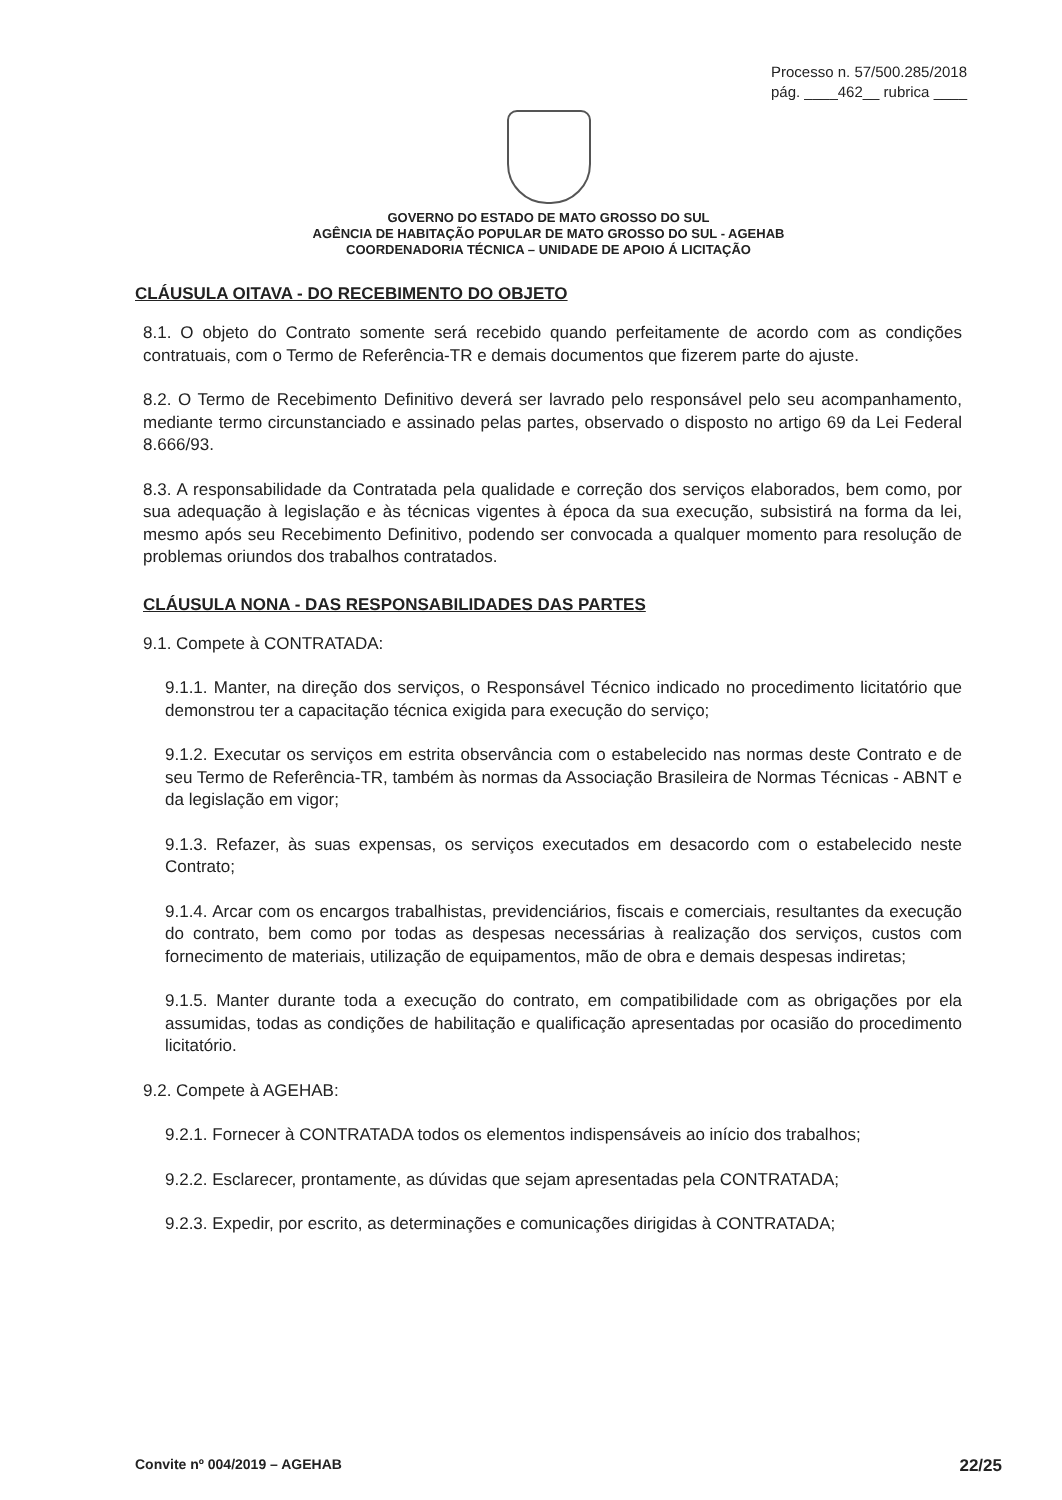Processo n. 57/500.285/2018
pág. ____462__ rubrica ____
GOVERNO DO ESTADO DE MATO GROSSO DO SUL
AGÊNCIA DE HABITAÇÃO POPULAR DE MATO GROSSO DO SUL - AGEHAB
COORDENADORIA TÉCNICA – UNIDADE DE APOIO Á LICITAÇÃO
CLÁUSULA OITAVA - DO RECEBIMENTO DO OBJETO
8.1. O objeto do Contrato somente será recebido quando perfeitamente de acordo com as condições contratuais, com o Termo de Referência-TR e demais documentos que fizerem parte do ajuste.
8.2. O Termo de Recebimento Definitivo deverá ser lavrado pelo responsável pelo seu acompanhamento, mediante termo circunstanciado e assinado pelas partes, observado o disposto no artigo 69 da Lei Federal 8.666/93.
8.3. A responsabilidade da Contratada pela qualidade e correção dos serviços elaborados, bem como, por sua adequação à legislação e às técnicas vigentes à época da sua execução, subsistirá na forma da lei, mesmo após seu Recebimento Definitivo, podendo ser convocada a qualquer momento para resolução de problemas oriundos dos trabalhos contratados.
CLÁUSULA NONA - DAS RESPONSABILIDADES DAS PARTES
9.1. Compete à CONTRATADA:
9.1.1. Manter, na direção dos serviços, o Responsável Técnico indicado no procedimento licitatório que demonstrou ter a capacitação técnica exigida para execução do serviço;
9.1.2. Executar os serviços em estrita observância com o estabelecido nas normas deste Contrato e de seu Termo de Referência-TR, também às normas da Associação Brasileira de Normas Técnicas - ABNT e da legislação em vigor;
9.1.3. Refazer, às suas expensas, os serviços executados em desacordo com o estabelecido neste Contrato;
9.1.4. Arcar com os encargos trabalhistas, previdenciários, fiscais e comerciais, resultantes da execução do contrato, bem como por todas as despesas necessárias à realização dos serviços, custos com fornecimento de materiais, utilização de equipamentos, mão de obra e demais despesas indiretas;
9.1.5. Manter durante toda a execução do contrato, em compatibilidade com as obrigações por ela assumidas, todas as condições de habilitação e qualificação apresentadas por ocasião do procedimento licitatório.
9.2. Compete à AGEHAB:
9.2.1. Fornecer à CONTRATADA todos os elementos indispensáveis ao início dos trabalhos;
9.2.2. Esclarecer, prontamente, as dúvidas que sejam apresentadas pela CONTRATADA;
9.2.3. Expedir, por escrito, as determinações e comunicações dirigidas à CONTRATADA;
Convite nº 004/2019 – AGEHAB 22/25